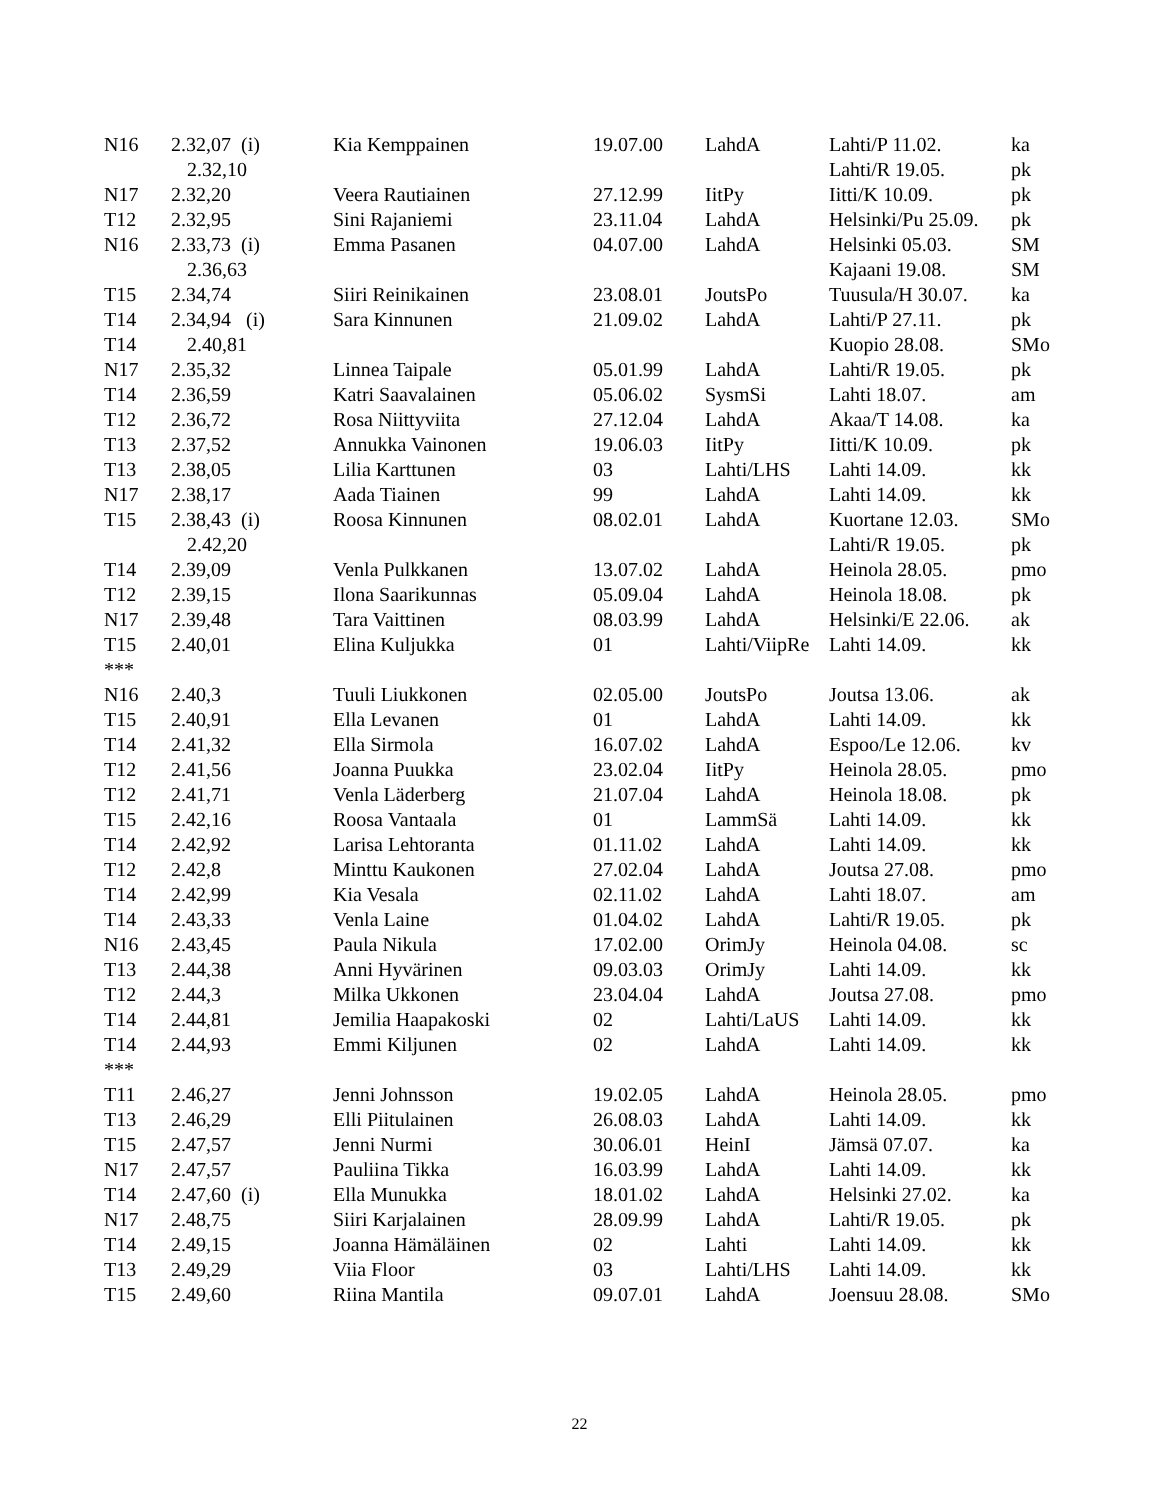| N16 | 2.32,07 (i) | Kia Kemppainen | 19.07.00 | LahdA | Lahti/P 11.02. | ka |
| | 2.32,10 | | | | Lahti/R 19.05. | pk |
| N17 | 2.32,20 | Veera Rautiainen | 27.12.99 | IitPy | Iitti/K 10.09. | pk |
| T12 | 2.32,95 | Sini Rajaniemi | 23.11.04 | LahdA | Helsinki/Pu 25.09. | pk |
| N16 | 2.33,73 (i) | Emma Pasanen | 04.07.00 | LahdA | Helsinki 05.03. | SM |
| | 2.36,63 | | | | Kajaani 19.08. | SM |
| T15 | 2.34,74 | Siiri Reinikainen | 23.08.01 | JoutsPo | Tuusula/H 30.07. | ka |
| T14 | 2.34,94 (i) | Sara Kinnunen | 21.09.02 | LahdA | Lahti/P 27.11. | pk |
| T14 | 2.40,81 | | | | Kuopio 28.08. | SMo |
| N17 | 2.35,32 | Linnea Taipale | 05.01.99 | LahdA | Lahti/R 19.05. | pk |
| T14 | 2.36,59 | Katri Saavalainen | 05.06.02 | SysmSi | Lahti 18.07. | am |
| T12 | 2.36,72 | Rosa Niittyviita | 27.12.04 | LahdA | Akaa/T 14.08. | ka |
| T13 | 2.37,52 | Annukka Vainonen | 19.06.03 | IitPy | Iitti/K 10.09. | pk |
| T13 | 2.38,05 | Lilia Karttunen | 03 | Lahti/LHS | Lahti 14.09. | kk |
| N17 | 2.38,17 | Aada Tiainen | 99 | LahdA | Lahti 14.09. | kk |
| T15 | 2.38,43 (i) | Roosa Kinnunen | 08.02.01 | LahdA | Kuortane 12.03. | SMo |
| | 2.42,20 | | | | Lahti/R 19.05. | pk |
| T14 | 2.39,09 | Venla Pulkkanen | 13.07.02 | LahdA | Heinola 28.05. | pmo |
| T12 | 2.39,15 | Ilona Saarikunnas | 05.09.04 | LahdA | Heinola 18.08. | pk |
| N17 | 2.39,48 | Tara Vaittinen | 08.03.99 | LahdA | Helsinki/E 22.06. | ak |
| T15 | 2.40,01 | Elina Kuljukka | 01 | Lahti/ViipRe | Lahti 14.09. | kk |
| *** | | | | | | |
| N16 | 2.40,3 | Tuuli Liukkonen | 02.05.00 | JoutsPo | Joutsa 13.06. | ak |
| T15 | 2.40,91 | Ella Levanen | 01 | LahdA | Lahti 14.09. | kk |
| T14 | 2.41,32 | Ella Sirmola | 16.07.02 | LahdA | Espoo/Le 12.06. | kv |
| T12 | 2.41,56 | Joanna Puukka | 23.02.04 | IitPy | Heinola 28.05. | pmo |
| T12 | 2.41,71 | Venla Läderberg | 21.07.04 | LahdA | Heinola 18.08. | pk |
| T15 | 2.42,16 | Roosa Vantaala | 01 | LammSä | Lahti 14.09. | kk |
| T14 | 2.42,92 | Larisa Lehtoranta | 01.11.02 | LahdA | Lahti 14.09. | kk |
| T12 | 2.42,8 | Minttu Kaukonen | 27.02.04 | LahdA | Joutsa 27.08. | pmo |
| T14 | 2.42,99 | Kia Vesala | 02.11.02 | LahdA | Lahti 18.07. | am |
| T14 | 2.43,33 | Venla Laine | 01.04.02 | LahdA | Lahti/R 19.05. | pk |
| N16 | 2.43,45 | Paula Nikula | 17.02.00 | OrimJy | Heinola 04.08. | sc |
| T13 | 2.44,38 | Anni Hyvärinen | 09.03.03 | OrimJy | Lahti 14.09. | kk |
| T12 | 2.44,3 | Milka Ukkonen | 23.04.04 | LahdA | Joutsa 27.08. | pmo |
| T14 | 2.44,81 | Jemilia Haapakoski | 02 | Lahti/LaUS | Lahti 14.09. | kk |
| T14 | 2.44,93 | Emmi Kiljunen | 02 | LahdA | Lahti 14.09. | kk |
| *** | | | | | | |
| T11 | 2.46,27 | Jenni Johnsson | 19.02.05 | LahdA | Heinola 28.05. | pmo |
| T13 | 2.46,29 | Elli Piitulainen | 26.08.03 | LahdA | Lahti 14.09. | kk |
| T15 | 2.47,57 | Jenni Nurmi | 30.06.01 | HeinI | Jämsä 07.07. | ka |
| N17 | 2.47,57 | Pauliina Tikka | 16.03.99 | LahdA | Lahti 14.09. | kk |
| T14 | 2.47,60 (i) | Ella Munukka | 18.01.02 | LahdA | Helsinki 27.02. | ka |
| N17 | 2.48,75 | Siiri Karjalainen | 28.09.99 | LahdA | Lahti/R 19.05. | pk |
| T14 | 2.49,15 | Joanna Hämäläinen | 02 | Lahti | Lahti 14.09. | kk |
| T13 | 2.49,29 | Viia Floor | 03 | Lahti/LHS | Lahti 14.09. | kk |
| T15 | 2.49,60 | Riina Mantila | 09.07.01 | LahdA | Joensuu 28.08. | SMo |
22